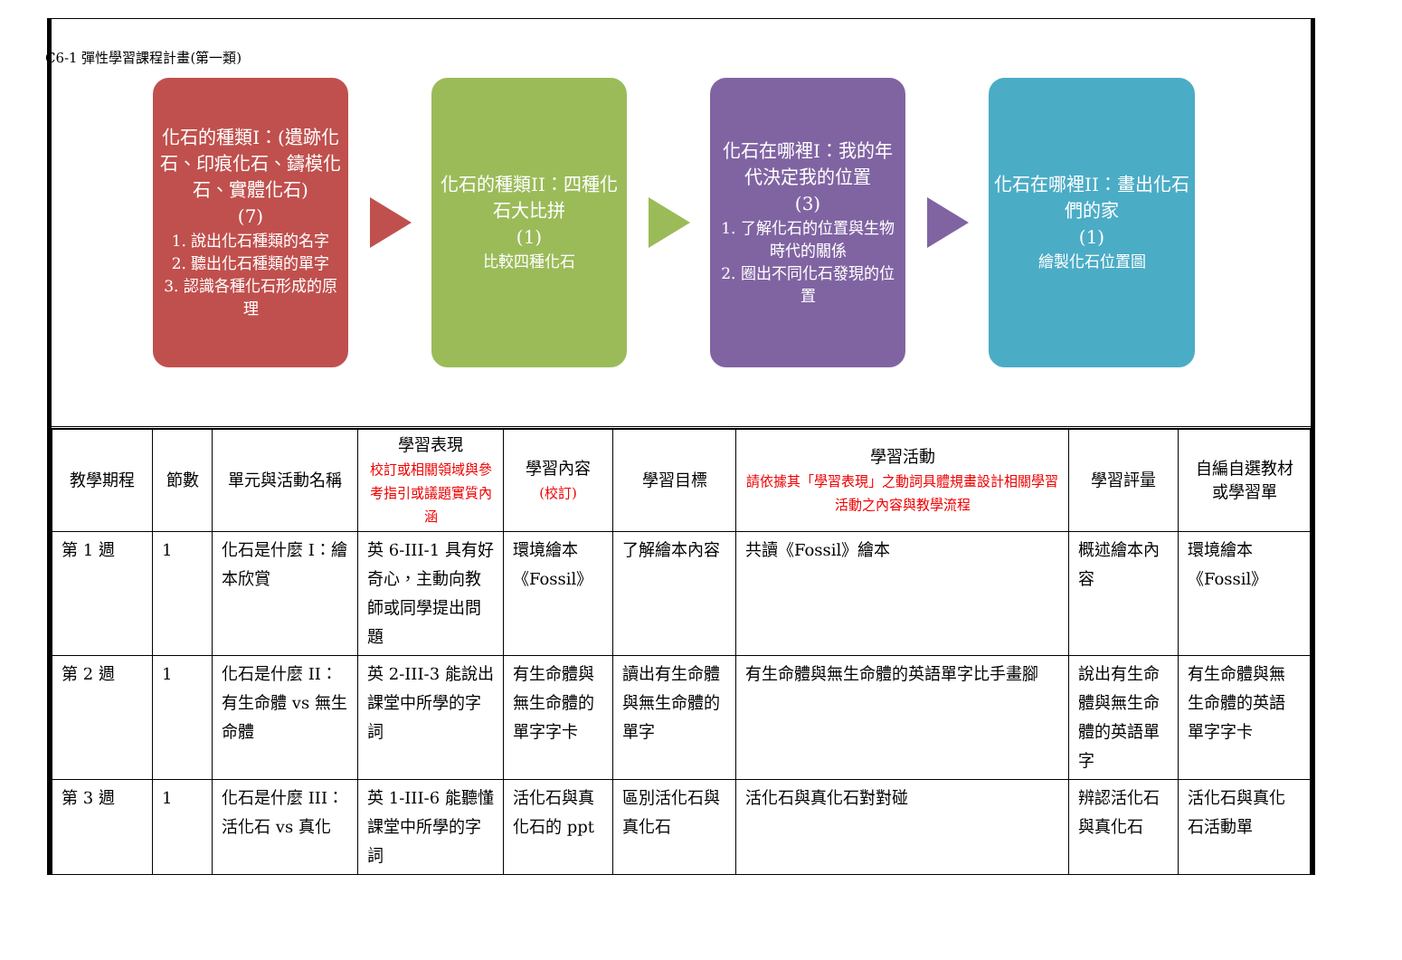C6-1 彈性學習課程計畫(第一類)
化石的種類I：(遺跡化石、印痕化石、鑄模化石、實體化石)
(7)
1. 說出化石種類的名字
2. 聽出化石種類的單字
3. 認識各種化石形成的原理
化石的種類II：四種化石大比拼
(1)
比較四種化石
化石在哪裡I：我的年代決定我的位置
(3)
1. 了解化石的位置與生物時代的關係
2. 圈出不同化石發現的位置
化石在哪裡II：畫出化石們的家
(1)
繪製化石位置圖
| 教學期程 | 節數 | 單元與活動名稱 | 學習表現 校訂或相關領域與參考指引或議題實質內涵 | 學習內容 (校訂) | 學習目標 | 學習活動 請依據其「學習表現」之動詞具體規畫設計相關學習活動之內容與教學流程 | 學習評量 | 自編自選教材或學習單 |
| --- | --- | --- | --- | --- | --- | --- | --- | --- |
| 第 1 週 | 1 | 化石是什麼 I：繪本欣賞 | 英 6-III-1 具有好奇心，主動向教師或同學提出問題 | 環境繪本《Fossil》 | 了解繪本內容 | 共讀《Fossil》繪本 | 概述繪本內容 | 環境繪本《Fossil》 |
| 第 2 週 | 1 | 化石是什麼 II： 有生命體 vs 無生命體 | 英 2-III-3 能說出課堂中所學的字詞 | 有生命體與無生命體的單字字卡 | 讀出有生命體與無生命體的單字 | 有生命體與無生命體的英語單字比手畫腳 | 說出有生命體與無生命體的英語單字 | 有生命體與無生命體的英語單字字卡 |
| 第 3 週 | 1 | 化石是什麼 III： 活化石 vs 真化 | 英 1-III-6 能聽懂課堂中所學的字詞 | 活化石與真化石的 ppt | 區別活化石與真化石 | 活化石與真化石對對碰 | 辨認活化石與真化石 | 活化石與真化石活動單 |